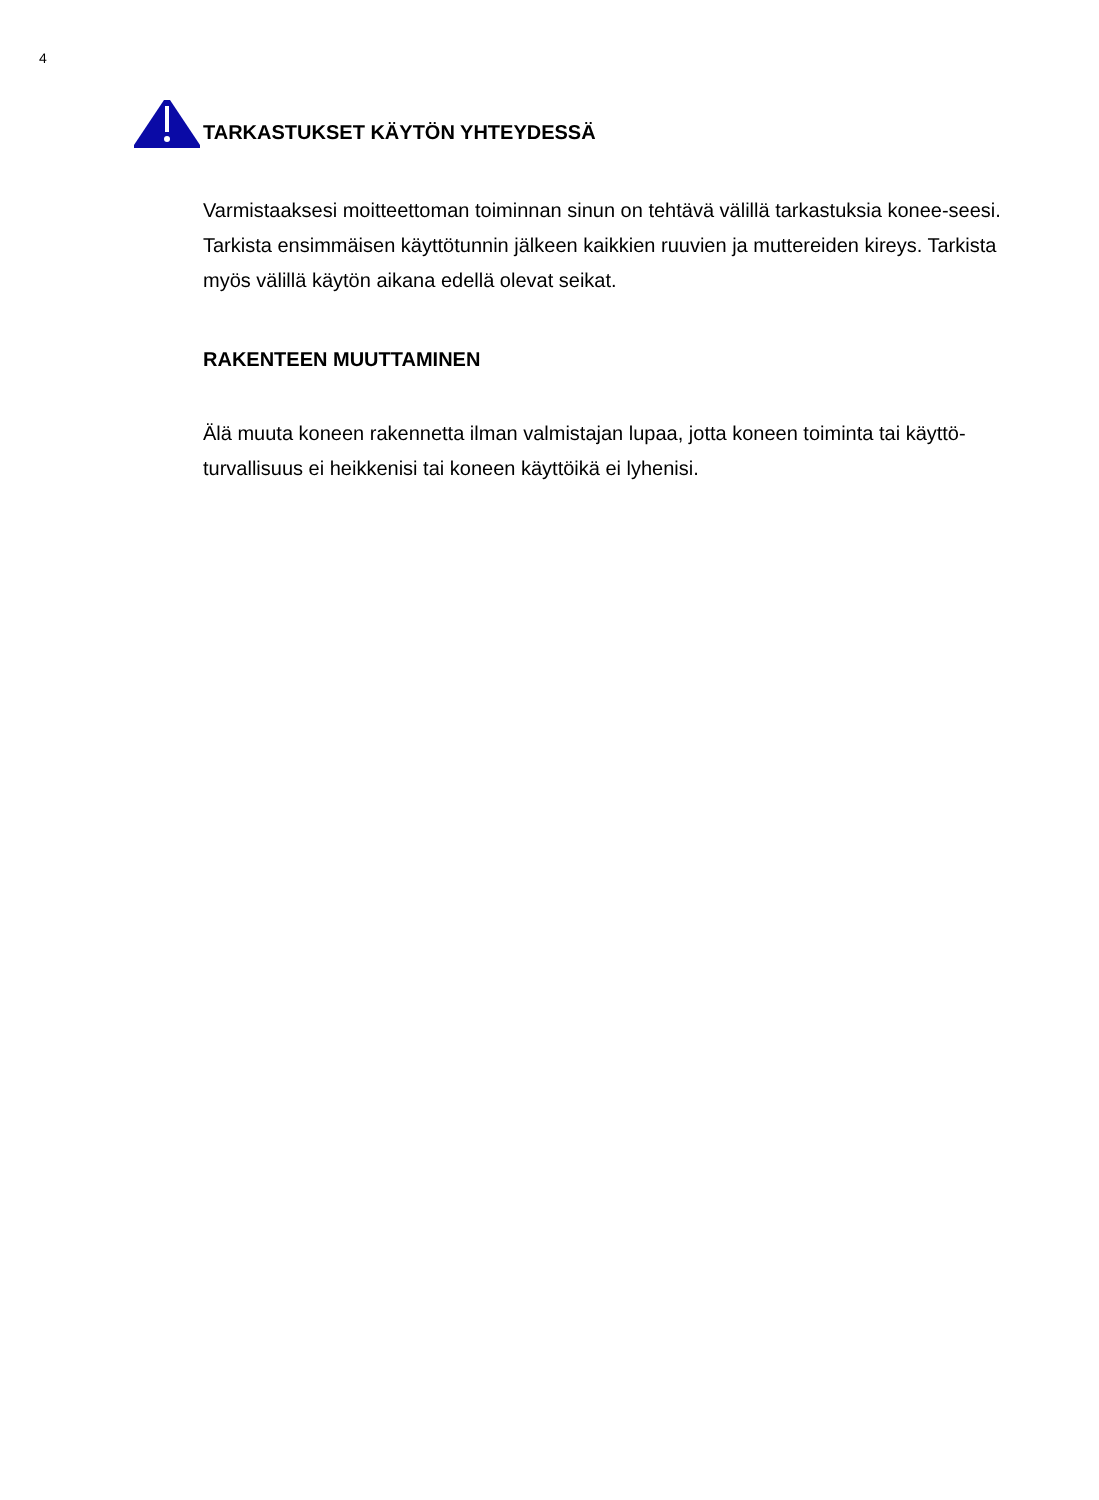4
TARKASTUKSET KÄYTÖN YHTEYDESSÄ
Varmistaaksesi moitteettoman toiminnan sinun on tehtävä välillä tarkastuksia konee-seesi. Tarkista ensimmäisen käyttötunnin jälkeen kaikkien ruuvien ja muttereiden kireys. Tarkista myös välillä käytön aikana edellä olevat seikat.
RAKENTEEN MUUTTAMINEN
Älä muuta koneen rakennetta ilman valmistajan lupaa, jotta koneen toiminta tai käyttö-turvallisuus ei heikkenisi tai koneen käyttöikä ei lyhenisi.